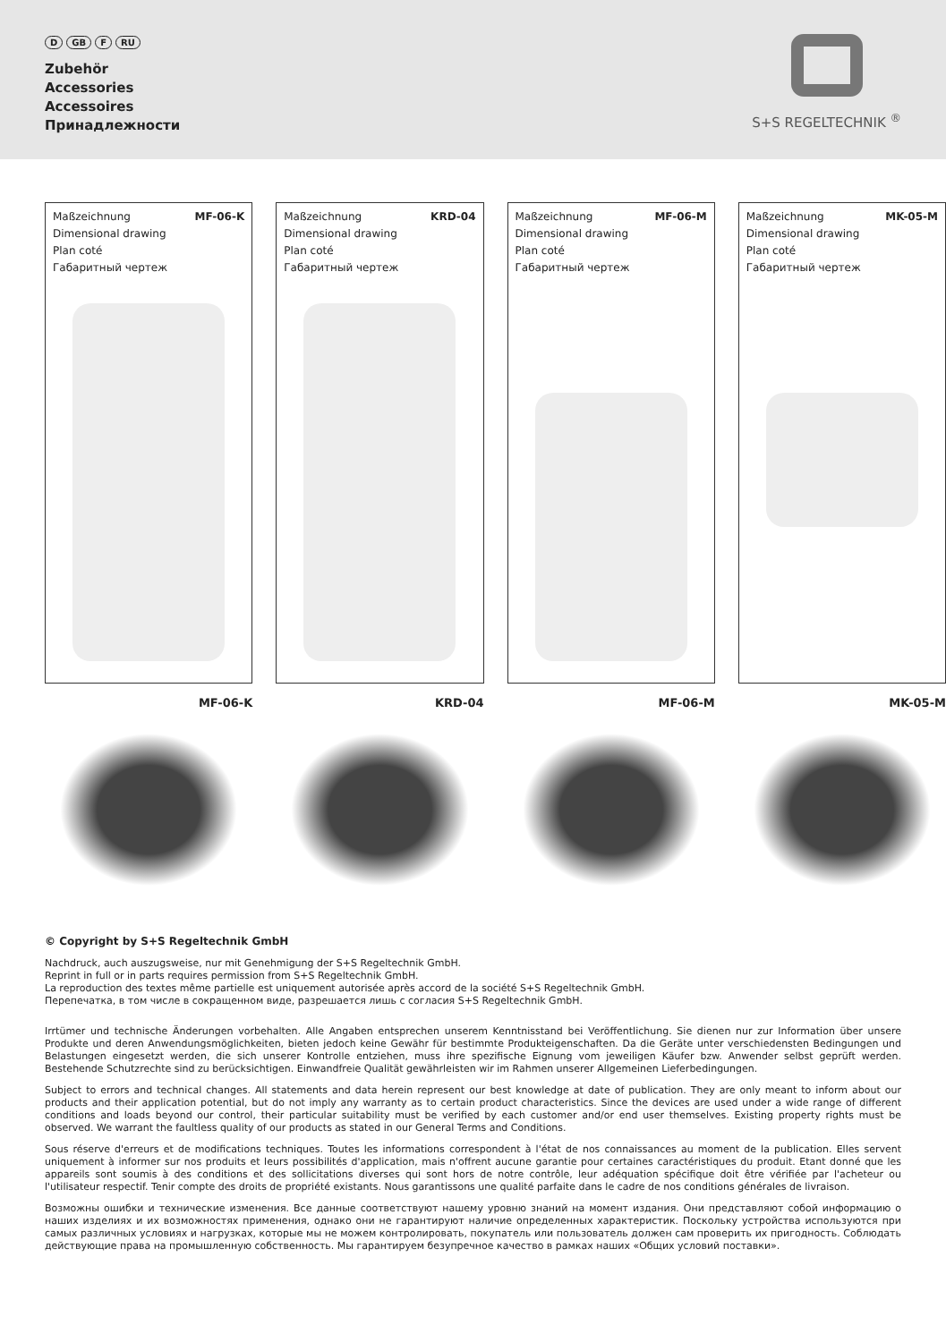D GB F RU
Zubehör
Accessories
Accessoires
Принадлежности
S+S REGELTECHNIK <sup>®</sup>
Maßzeichnung MF-06-K
Dimensional drawing
Plan coté
Габаритный чертеж
Maßzeichnung KRD-04
Dimensional drawing
Plan coté
Габаритный чертеж
Maßzeichnung MF-06-M
Dimensional drawing
Plan coté
Габаритный чертеж
Maßzeichnung MK-05-M
Dimensional drawing
Plan coté
Габаритный чертеж
MF-06-K KRD-04 MF-06-M MK-05-M
© Copyright by S+S Regeltechnik GmbH
Nachdruck, auch auszugsweise, nur mit Genehmigung der S+S Regeltechnik GmbH.
Reprint in full or in parts requires permission from S+S Regeltechnik GmbH.
La reproduction des textes même partielle est uniquement autorisée après accord de la société S+S Regeltechnik GmbH.
Перепечатка, в том числе в сокращенном виде, разрешается лишь с согласия S+S Regeltechnik GmbH.
Irrtümer und technische Änderungen vorbehalten. Alle Angaben entsprechen unserem Kenntnisstand bei Veröffentlichung. Sie dienen nur zur Information über unsere Produkte und deren Anwendungsmöglichkeiten, bieten jedoch keine Gewähr für bestimmte Produkteigenschaften. Da die Geräte unter verschiedensten Bedingungen und Belastungen eingesetzt werden, die sich unserer Kontrolle entziehen, muss ihre spezifische Eignung vom jeweiligen Käufer bzw. Anwender selbst geprüft werden. Bestehende Schutzrechte sind zu berücksichtigen. Einwandfreie Qualität gewährleisten wir im Rahmen unserer Allgemeinen Lieferbedingungen.
Subject to errors and technical changes. All statements and data herein represent our best knowledge at date of publication. They are only meant to inform about our products and their application potential, but do not imply any warranty as to certain product characteristics. Since the devices are used under a wide range of different conditions and loads beyond our control, their particular suitability must be verified by each customer and/or end user themselves. Existing property rights must be observed. We warrant the faultless quality of our products as stated in our General Terms and Conditions.
Sous réserve d'erreurs et de modifications techniques. Toutes les informations correspondent à l'état de nos connaissances au moment de la publication. Elles servent uniquement à informer sur nos produits et leurs possibilités d'application, mais n'offrent aucune garantie pour certaines caractéristiques du produit. Etant donné que les appareils sont soumis à des conditions et des sollicitations diverses qui sont hors de notre contrôle, leur adéquation spécifique doit être vérifiée par l'acheteur ou l'utilisateur respectif. Tenir compte des droits de propriété existants. Nous garantissons une qualité parfaite dans le cadre de nos conditions générales de livraison.
Возможны ошибки и технические изменения. Все данные соответствуют нашему уровню знаний на момент издания. Они представляют собой информацию о наших изделиях и их возможностях применения, однако они не гарантируют наличие определенных характеристик. Поскольку устройства используются при самых различных условиях и нагрузках, которые мы не можем контролировать, покупатель или пользователь должен сам проверить их пригодность. Соблюдать действующие права на промышленную собственность. Мы гарантируем безупречное качество в рамках наших «Общих условий поставки».